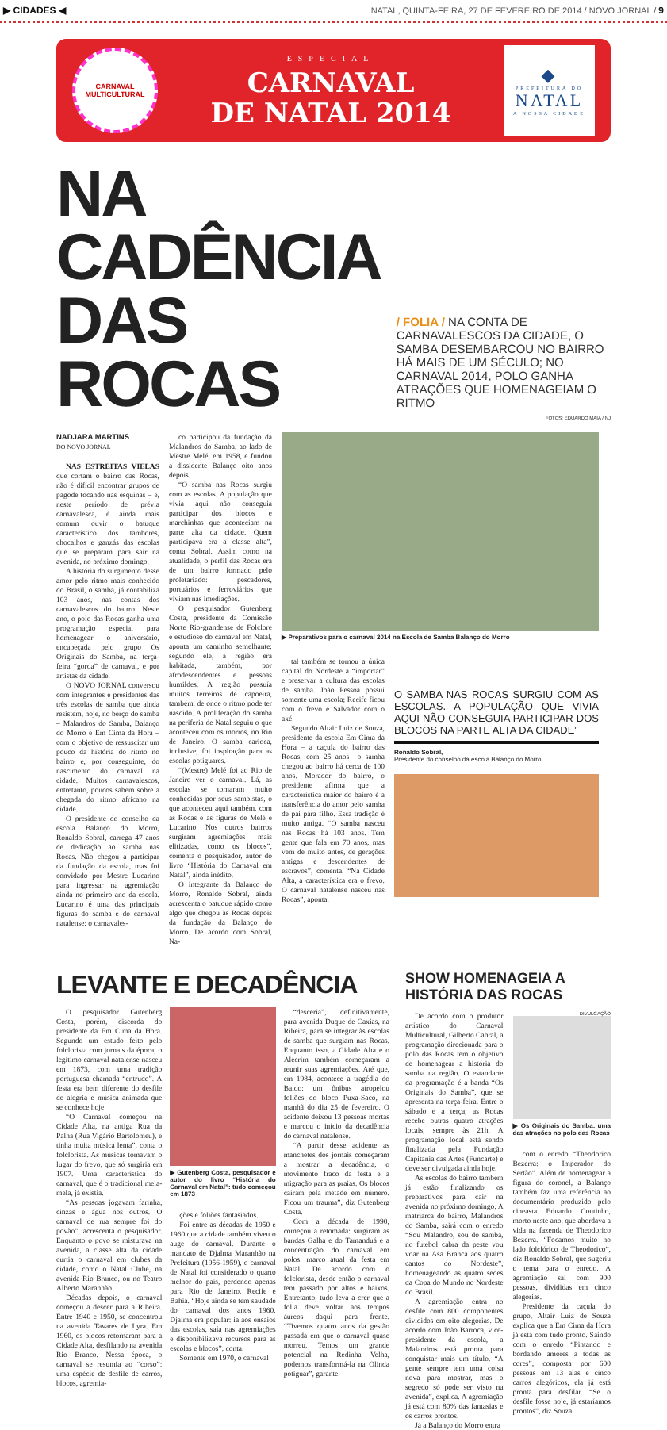▶ CIDADES ◀ NATAL, QUINTA-FEIRA, 27 DE FEVEREIRO DE 2014 / NOVO JORNAL / 9
CARNAVAL
MULTICULTURAL
ESPECIAL
CARNAVAL
DE NATAL 2014
◆
PREFEITURA DO
NATAL
A NOSSA CIDADE
NA CADÊNCIA
DAS ROCAS
/ FOLIA / NA CONTA DE CARNAVALESCOS DA CIDADE, O SAMBA DESEMBARCOU NO BAIRRO HÁ MAIS DE UM SÉCULO; NO CARNAVAL 2014, POLO GANHA ATRAÇÕES QUE HOMENAGEIAM O RITMO
FOTOS: EDUARDO MAIA / NJ
NADJARA MARTINS
DO NOVO JORNAL
NAS ESTREITAS VIELAS que cortam o bairro das Rocas, não é difícil encontrar grupos de pagode tocando nas esquinas – e, neste período de prévia carnavalesca, é ainda mais comum ouvir o batuque característico dos tambores, chocalhos e ganzás das escolas que se preparam para sair na avenida, no próximo domingo.
A história do surgimento desse amor pelo ritmo mais conhecido do Brasil, o samba, já contabiliza 103 anos, nas contas dos carnavalescos do bairro. Neste ano, o polo das Rocas ganha uma programação especial para homenagear o aniversário, encabeçada pelo grupo Os Originais do Samba, na terça-feira “gorda” de carnaval, e por artistas da cidade.
O NOVO JORNAL conversou com integrantes e presidentes das três escolas de samba que ainda resistem, hoje, no berço do samba – Malandros do Samba, Balanço do Morro e Em Cima da Hora – com o objetivo de ressuscitar um pouco da história do ritmo no bairro e, por conseguinte, do nascimento do carnaval na cidade. Muitos carnavalescos, entretanto, poucos sabem sobre a chegada do ritmo africano na cidade.
O presidente do conselho da escola Balanço do Morro, Ronaldo Sobral, carrega 47 anos de dedicação ao samba nas Rocas. Não chegou a participar da fundação da escola, mas foi convidado por Mestre Lucarino para ingressar na agremiação ainda no primeiro ano da escola. Lucarino é uma das principais figuras do samba e do carnaval natalense: o carnavales-
co participou da fundação da Malandros do Samba, ao lado de Mestre Melé, em 1958, e fundou a dissidente Balanço oito anos depois.
“O samba nas Rocas surgiu com as escolas. A população que vivia aqui não conseguia participar dos blocos e marchinhas que aconteciam na parte alta da cidade. Quem participava era a classe alta”, conta Sobral. Assim como na atualidade, o perfil das Rocas era de um bairro formado pelo proletariado: pescadores, portuários e ferroviários que viviam nas imediações.
O pesquisador Gutenberg Costa, presidente da Comissão Norte Rio-grandense de Folclore e estudioso do carnaval em Natal, aponta um caminho semelhante: segundo ele, a região era habitada, também, por afrodescendentes e pessoas humildes. A região possuía muitos terreiros de capoeira, também, de onde o ritmo pode ter nascido. A proliferação do samba na periferia de Natal seguiu o que aconteceu com os morros, no Rio de Janeiro. O samba carioca, inclusive, foi inspiração para as escolas potiguares.
“(Mestre) Melé foi ao Rio de Janeiro ver o carnaval. Lá, as escolas se tornaram muito conhecidas por seus sambistas, o que aconteceu aqui também, com as Rocas e as figuras de Melé e Lucarino. Nos outros bairros surgiram agremiações mais elitizadas, como os blocos”, comenta o pesquisador, autor do livro “História do Carnaval em Natal”, ainda inédito.
O integrante da Balanço do Morro, Ronaldo Sobral, ainda acrescenta o batuque rápido como algo que chegou às Rocas depois da fundação da Balanço do Morro. De acordo com Sobral, Na-
▶ Preparativos para o carnaval 2014 na Escola de Samba Balanço do Morro
tal também se tornou a única capital do Nordeste a “importar” e preservar a cultura das escolas de samba. João Pessoa possui somente uma escola; Recife ficou com o frevo e Salvador com o axé.
Segundo Altair Luiz de Souza, presidente da escola Em Cima da Hora – a caçula do bairro das Rocas, com 25 anos –o samba chegou ao bairro há cerca de 100 anos. Morador do bairro, o presidente afirma que a característica maior do bairro é a transferência do amor pelo samba de pai para filho. Essa tradição é muito antiga. “O samba nasceu nas Rocas há 103 anos. Tem gente que fala em 70 anos, mas vem de muito antes, de gerações antigas e descendentes de escravos”, comenta. “Na Cidade Alta, a característica era o frevo. O carnaval natalense nasceu nas Rocas”, aponta.
O SAMBA NAS ROCAS SURGIU COM AS ESCOLAS. A POPULAÇÃO QUE VIVIA AQUI NÃO CONSEGUIA PARTICIPAR DOS BLOCOS NA PARTE ALTA DA CIDADE”
Ronaldo Sobral,
Presidente do conselho da escola Balanço do Morro
LEVANTE E DECADÊNCIA
O pesquisador Gutenberg Costa, porém, discorda do presidente da Em Cima da Hora. Segundo um estudo feito pelo folclorista com jornais da época, o legítimo carnaval natalense nasceu em 1873, com uma tradição portuguesa chamada “entrudo”. A festa era bem diferente do desfile de alegria e música animada que se conhece hoje.
“O Carnaval começou na Cidade Alta, na antiga Rua da Palha (Rua Vigário Bartolomeu), e tinha muita música lenta”, conta o folclorista. As músicas tomavam o lugar do frevo, que só surgiria em 1907. Uma característica do carnaval, que é o tradicional mela-mela, já existia.
“As pessoas jogavam farinha, cinzas e água nos outros. O carnaval de rua sempre foi do povão”, acrescenta o pesquisador. Enquanto o povo se misturava na avenida, a classe alta da cidade curtia o carnaval em clubes da cidade, como o Natal Clube, na avenida Rio Branco, ou no Teatro Alberto Maranhão.
Décadas depois, o carnaval começou a descer para a Ribeira. Entre 1940 e 1950, se concentrou na avenida Tavares de Lyra. Em 1960, os blocos retornaram para a Cidade Alta, desfilando na avenida Rio Branco. Nessa época, o carnaval se resumia ao “corso”: uma espécie de desfile de carros, blocos, agremia-
▶ Gutenberg Costa, pesquisador e autor do livro “História do Carnaval em Natal”: tudo começou em 1873
ções e foliões fantasiados.
Foi entre as décadas de 1950 e 1960 que a cidade também viveu o auge do carnaval. Durante o mandato de Djalma Maranhão na Prefeitura (1956-1959), o carnaval de Natal foi considerado o quarto melhor do país, perdendo apenas para Rio de Janeiro, Recife e Bahia. “Hoje ainda se tem saudade do carnaval dos anos 1960. Djalma era popular: ia aos ensaios das escolas, saía nas agremiações e disponibilizava recursos para as escolas e blocos”, conta.
Somente em 1970, o carnaval
“desceria”, definitivamente, para avenida Duque de Caxias, na Ribeira, para se integrar às escolas de samba que surgiam nas Rocas. Enquanto isso, a Cidade Alta e o Alecrim também começaram a reunir suas agremiações. Até que, em 1984, acontece a tragédia do Baldo: um ônibus atropelou foliões do bloco Puxa-Saco, na manhã do dia 25 de fevereiro. O acidente deixou 13 pessoas mortas e marcou o início da decadência do carnaval natalense.
“A partir desse acidente as manchetes dos jornais começaram a mostrar a decadência, o movimento fraco da festa e a migração para as praias. Os blocos caíram pela metade em número. Ficou um trauma”, diz Gutenberg Costa.
Com a década de 1990, começou a retomada: surgiram as bandas Galha e do Tamanduá e a concentração do carnaval em polos, marco atual da festa em Natal. De acordo com o folclorista, desde então o carnaval tem passado por altos e baixos. Entretanto, tudo leva a crer que a folia deve voltar aos tempos áureos daqui para frente. “Tivemos quatro anos da gestão passada em que o carnaval quase morreu. Temos um grande potencial na Redinha Velha, podemos transformá-la na Olinda potiguar”, garante.
SHOW HOMENAGEIA A HISTÓRIA DAS ROCAS
De acordo com o produtor artístico do Carnaval Multicultural, Gilberto Cabral, a programação direcionada para o polo das Rocas tem o objetivo de homenagear a história do samba na região. O estandarte da programação é a banda “Os Originais do Samba”, que se apresenta na terça-feira. Entre o sábado e a terça, as Rocas recebe outras quatro atrações locais, sempre às 21h. A programação local está sendo finalizada pela Fundação Capitania das Artes (Funcarte) e deve ser divulgada ainda hoje.
As escolas do bairro também já estão finalizando os preparativos para cair na avenida no próximo domingo. A matriarca do bairro, Malandros do Samba, sairá com o enredo “Sou Malandro, sou do samba, no futebol cabra da peste vou voar na Asa Branca aos quatro cantos do Nordeste”, homenageando as quatro sedes da Copa do Mundo no Nordeste do Brasil.
A agremiação entra no desfile com 800 componentes divididos em oito alegorias. De acordo com João Barroca, vice-presidente da escola, a Malandros está pronta para conquistar mais um título. “A gente sempre tem uma coisa nova para mostrar, mas o segredo só pode ser visto na avenida”, explica. A agremiação já está com 80% das fantasias e os carros prontos.
Já a Balanço do Morro entra
DIVULGAÇÃO
▶ Os Originais do Samba: uma das atrações no polo das Rocas
com o enredo “Theodorico Bezerra: o Imperador do Sertão”. Além de homenagear a figura do coronel, a Balanço também faz uma referência ao documentário produzido pelo cineasta Eduardo Coutinho, morto neste ano, que abordava a vida na fazenda de Theodorico Bezerra. “Focamos muito no lado folclórico de Theodorico”, diz Ronaldo Sobral, que sugeriu o tema para o enredo. A agremiação sai com 900 pessoas, divididas em cinco alegorias.
Presidente da caçula do grupo, Altair Luiz de Souza explica que a Em Cima da Hora já está com tudo pronto. Saindo com o enredo “Pintando e bordando amores a todas as cores”, composta por 600 pessoas em 13 alas e cinco carros alegóricos, ela já está pronta para desfilar. “Se o desfile fosse hoje, já estaríamos prontos”, diz Souza.